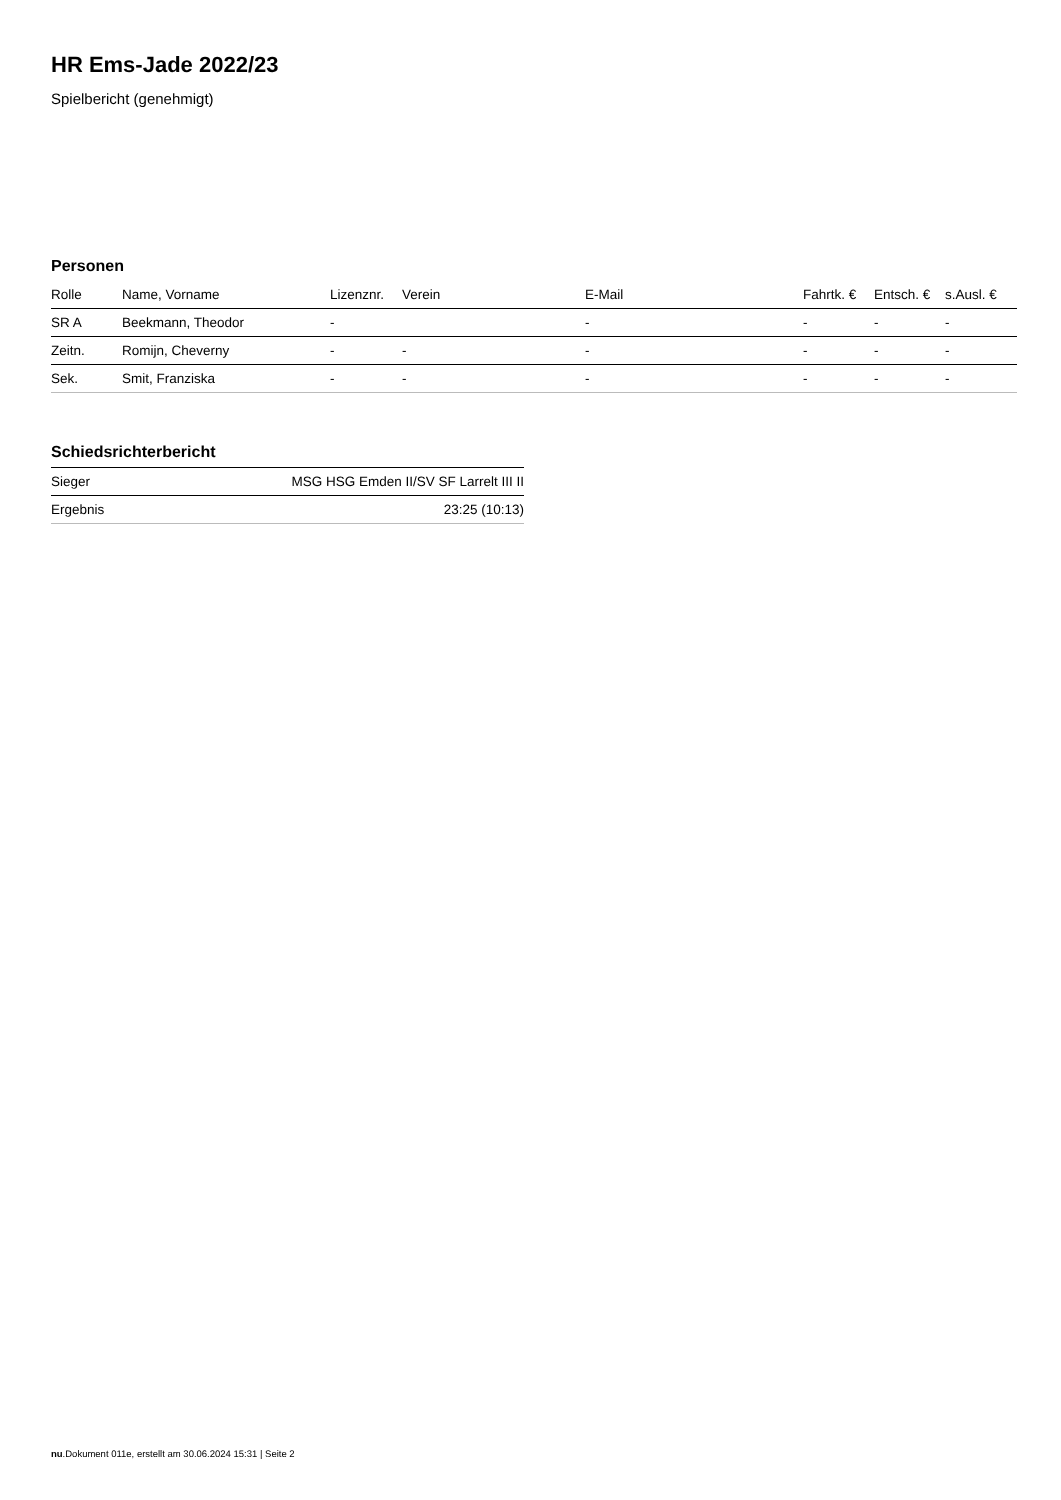HR Ems-Jade 2022/23
Spielbericht (genehmigt)
Personen
| Rolle | Name, Vorname | Lizenznr. | Verein | E-Mail | Fahrtk. € | Entsch. € | s.Ausl. € |
| --- | --- | --- | --- | --- | --- | --- | --- |
| SR A | Beekmann, Theodor | - | | - | - | - | - |
| Zeitn. | Romijn, Cheverny | - | - | - | - | - | - |
| Sek. | Smit, Franziska | - | - | - | - | - | - |
Schiedsrichterbericht
| Sieger | MSG HSG Emden II/SV SF Larrelt III II |
| Ergebnis | 23:25 (10:13) |
nu.Dokument 011e, erstellt am 30.06.2024 15:31 | Seite 2